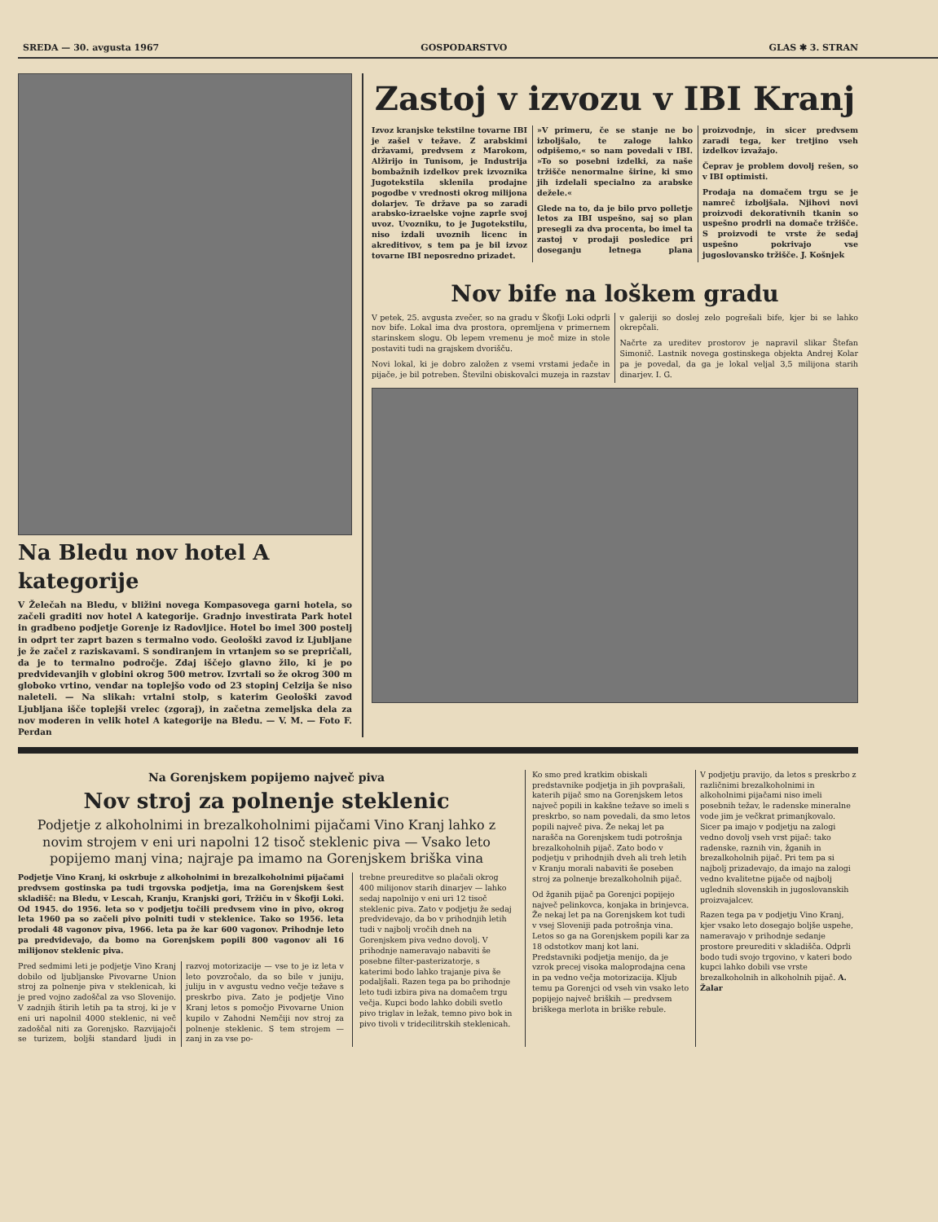SREDA — 30. avgusta 1967 GOSPODARSTVO GLAS ✱ 3. STRAN
Na Bledu nov hotel A kategorije
V Želečah na Bledu, v bližini novega Kompasovega garni hotela, so začeli graditi nov hotel A kategorije. Gradnjo investirata Park hotel in gradbeno podjetje Gorenje iz Radovljice. Hotel bo imel 300 postelj in odprt ter zaprt bazen s termalno vodo. Geološki zavod iz Ljubljane je že začel z raziskavami. S sondiranjem in vrtanjem so se prepričali, da je to termalno področje. Zdaj iščejo glavno žilo, ki je po predvidevanjih v globini okrog 500 metrov. Izvrtali so že okrog 300 m globoko vrtino, vendar na toplejšo vodo od 23 stopinj Celzija še niso naleteli. — Na slikah: vrtalni stolp, s katerim Geološki zavod Ljubljana išče toplejši vrelec (zgoraj), in začetna zemeljska dela za nov moderen in velik hotel A kategorije na Bledu. — V. M. — Foto F. Perdan
Zastoj v izvozu v IBI Kranj
Izvoz kranjske tekstilne tovarne IBI je zašel v težave. Z arabskimi državami, predvsem z Marokom, Alžirijo in Tunisom, je Industrija bombažnih izdelkov prek izvoznika Jugotekstila sklenila prodajne pogodbe v vrednosti okrog milijona dolarjev. Te države pa so zaradi arabsko-izraelske vojne zaprle svoj uvoz. Uvozniku, to je Jugotekstilu, niso izdali uvoznih licenc in akreditivov, s tem pa je bil izvoz tovarne IBI neposredno prizadet.
»V primeru, če se stanje ne bo izboljšalo, te zaloge lahko odpišemo,« so nam povedali v IBI. »To so posebni izdelki, za naše tržišče nenormalne širine, ki smo jih izdelali specialno za arabske dežele.«
Glede na to, da je bilo prvo polletje letos za IBI uspešno, saj so plan presegli za dva procenta, bo imel ta zastoj v prodaji posledice pri doseganju letnega plana proizvodnje, in sicer predvsem zaradi tega, ker tretjino vseh izdelkov izvažajo.
Čeprav je problem dovolj rešen, so v IBI optimisti.
Prodaja na domačem trgu se je namreč izboljšala. Njihovi novi proizvodi dekorativnih tkanin so uspešno prodrli na domače tržišče. S proizvodi te vrste že sedaj uspešno pokrivajo vse jugoslovansko tržišče. J. Košnjek
Nov bife na loškem gradu
V petek, 25. avgusta zvečer, so na gradu v Škofji Loki odprli nov bife. Lokal ima dva prostora, opremljena v primernem starinskem slogu. Ob lepem vremenu je moč mize in stole postaviti tudi na grajskem dvorišču.
Novi lokal, ki je dobro založen z vsemi vrstami jedače in pijače, je bil potreben. Številni obiskovalci muzeja in razstav v galeriji so doslej zelo pogrešali bife, kjer bi se lahko okrepčali.
Načrte za ureditev prostorov je napravil slikar Štefan Simonič. Lastnik novega gostinskega objekta Andrej Kolar pa je povedal, da ga je lokal veljal 3,5 milijona starih dinarjev. I. G.
Na Gorenjskem popijemo največ piva
Nov stroj za polnenje steklenic
Podjetje z alkoholnimi in brezalkoholnimi pijačami Vino Kranj lahko z novim strojem v eni uri napolni 12 tisoč steklenic piva — Vsako leto popijemo manj vina; najraje pa imamo na Gorenjskem briška vina
Podjetje Vino Kranj, ki oskrbuje z alkoholnimi in brezalkoholnimi pijačami predvsem gostinska pa tudi trgovska podjetja, ima na Gorenjskem šest skladišč: na Bledu, v Lescah, Kranju, Kranjski gori, Tržiču in v Škofji Loki. Od 1945. do 1956. leta so v podjetju točili predvsem vino in pivo, okrog leta 1960 pa so začeli pivo polniti tudi v steklenice. Tako so 1956. leta prodali 48 vagonov piva, 1966. leta pa že kar 600 vagonov. Prihodnje leto pa predvidevajo, da bomo na Gorenjskem popili 800 vagonov ali 16 milijonov steklenic piva.
Pred sedmimi leti je podjetje Vino Kranj dobilo od ljubljanske Pivovarne Union stroj za polnenje piva v steklenicah, ki je pred vojno zadoščal za vso Slovenijo. V zadnjih štirih letih pa ta stroj, ki je v eni uri napolnil 4000 steklenic, ni več zadoščal niti za Gorenjsko. Razvijajoči se turizem, boljši standard ljudi in razvoj motorizacije — vse to je iz leta v leto povzročalo, da so bile v juniju, juliju in v avgustu vedno večje težave s preskrbo piva. Zato je podjetje Vino Kranj letos s pomočjo Pivovarne Union kupilo v Zahodni Nemčiji nov stroj za polnenje steklenic. S tem strojem — zanj in za vse po-
trebne preureditve so plačali okrog 400 milijonov starih dinarjev — lahko sedaj napolnijo v eni uri 12 tisoč steklenic piva. Zato v podjetju že sedaj predvidevajo, da bo v prihodnjih letih tudi v najbolj vročih dneh na Gorenjskem piva vedno dovolj. V prihodnje nameravajo nabaviti še posebne filter-pasterizatorje, s katerimi bodo lahko trajanje piva še podaljšali. Razen tega pa bo prihodnje leto tudi izbira piva na domačem trgu večja. Kupci bodo lahko dobili svetlo pivo triglav in ležak, temno pivo bok in pivo tivoli v tridecilitrskih steklenicah.
Ko smo pred kratkim obiskali predstavnike podjetja in jih povprašali, katerih pijač smo na Gorenjskem letos največ popili in kakšne težave so imeli s preskrbo, so nam povedali, da smo letos popili največ piva. Že nekaj let pa narašča na Gorenjskem tudi potrošnja brezalkoholnih pijač. Zato bodo v podjetju v prihodnjih dveh ali treh letih v Kranju morali nabaviti še poseben stroj za polnenje brezalkoholnih pijač.
Od žganih pijač pa Gorenjci popijejo največ pelinkovca, konjaka in brinjevca. Že nekaj let pa na Gorenjskem kot tudi v vsej Sloveniji pada potrošnja vina. Letos so ga na Gorenjskem popili kar za 18 odstotkov manj kot lani. Predstavniki podjetja menijo, da je vzrok precej visoka maloprodajna cena in pa vedno večja motorizacija. Kljub temu pa Gorenjci od vseh vin vsako leto popijejo največ briških — predvsem briškega merlota in briške rebule.
V podjetju pravijo, da letos s preskrbo z različnimi brezalkoholnimi in alkoholnimi pijačami niso imeli posebnih težav, le radenske mineralne vode jim je večkrat primanjkovalo. Sicer pa imajo v podjetju na zalogi vedno dovolj vseh vrst pijač: tako radenske, raznih vin, žganih in brezalkoholnih pijač. Pri tem pa si najbolj prizadevajo, da imajo na zalogi vedno kvalitetne pijače od najbolj uglednih slovenskih in jugoslovanskih proizvajalcev.
Razen tega pa v podjetju Vino Kranj, kjer vsako leto dosegajo boljše uspehe, nameravajo v prihodnje sedanje prostore preurediti v skladišča. Odprli bodo tudi svojo trgovino, v kateri bodo kupci lahko dobili vse vrste brezalkoholnih in alkoholnih pijač. A. Žalar